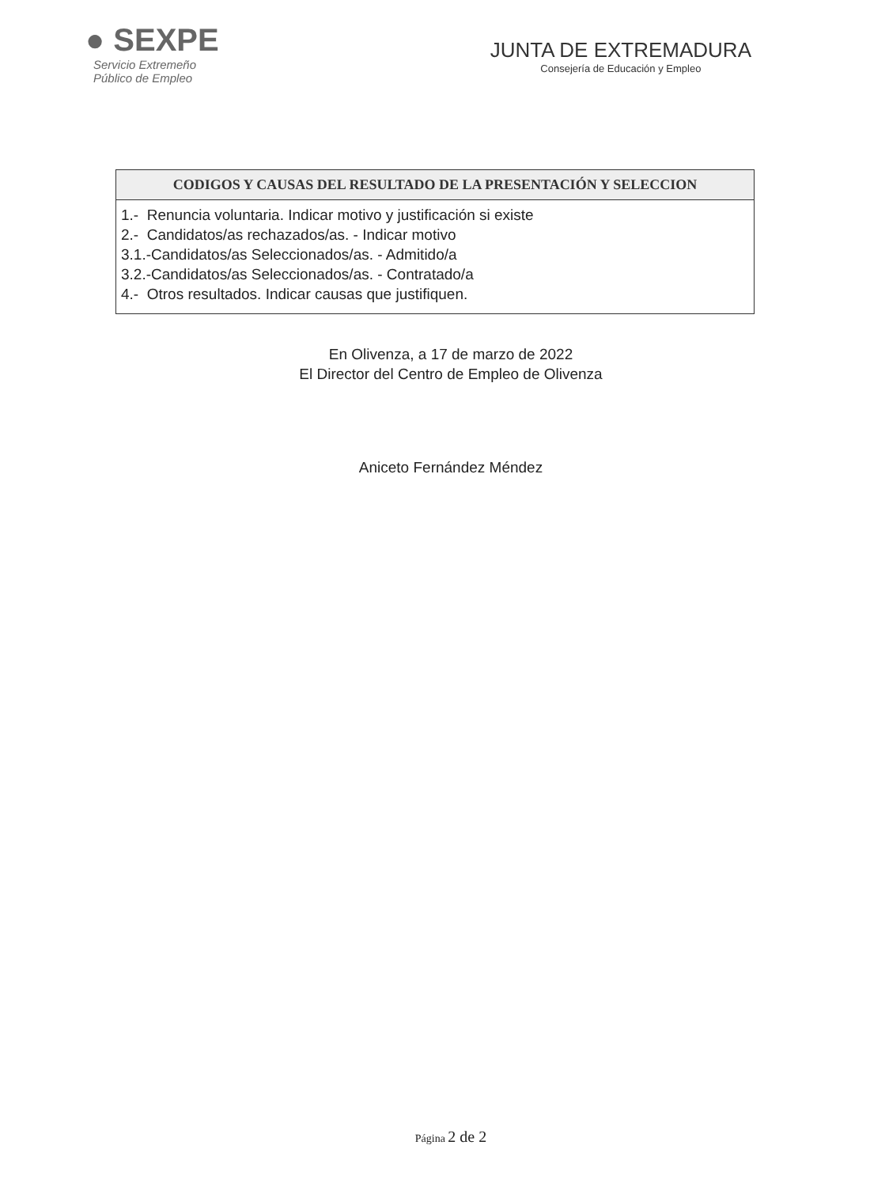● SEXPE
Servicio Extremeño
Público de Empleo
JUNTA DE EXTREMADURA
Consejería de Educación y Empleo
| CODIGOS Y CAUSAS DEL RESULTADO DE LA PRESENTACIÓN Y SELECCION |
| --- |
| 1.- Renuncia voluntaria. Indicar motivo y justificación si existe 2.- Candidatos/as rechazados/as. - Indicar motivo 3.1.-Candidatos/as Seleccionados/as. - Admitido/a 3.2.-Candidatos/as Seleccionados/as. - Contratado/a 4.- Otros resultados. Indicar causas que justifiquen. |
En Olivenza, a 17 de marzo de 2022
El Director del Centro de Empleo de Olivenza
Aniceto Fernández Méndez
Página 2 de 2